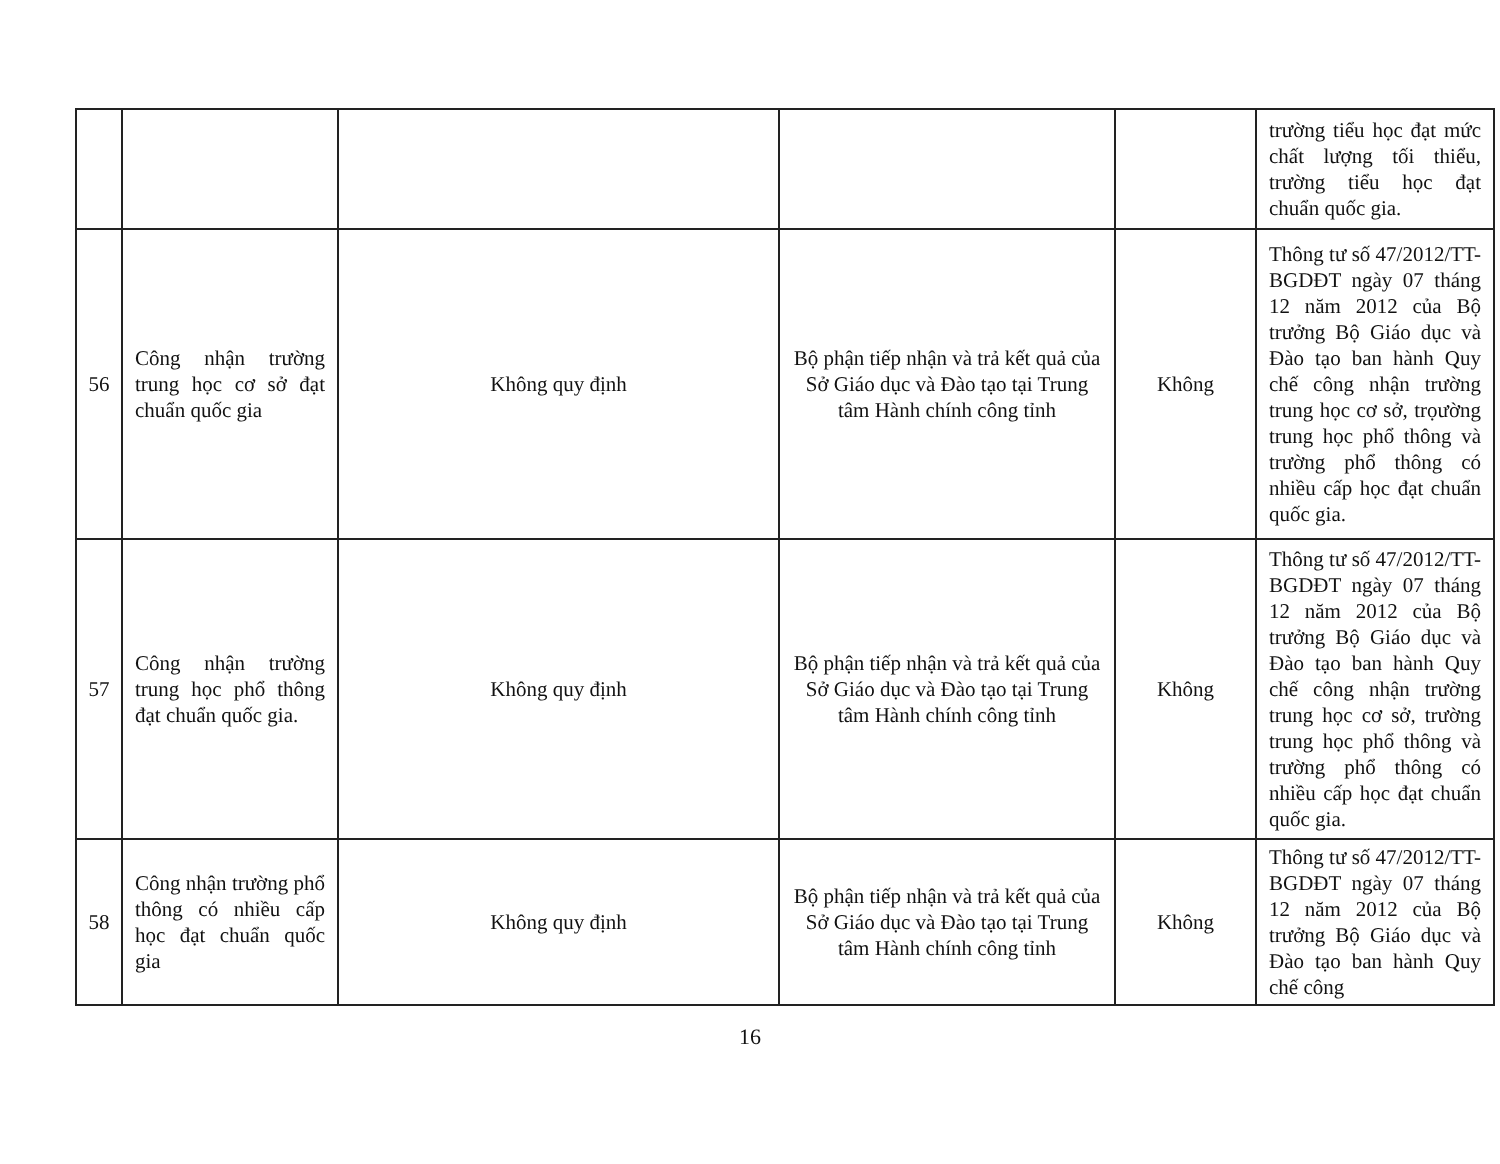| | | | | | trường tiểu học đạt mức chất lượng tối thiểu, trường tiểu học đạt chuẩn quốc gia. |
| 56 | Công nhận trường trung học cơ sở đạt chuẩn quốc gia | Không quy định | Bộ phận tiếp nhận và trả kết quả của Sở Giáo dục và Đào tạo tại Trung tâm Hành chính công tỉnh | Không | Thông tư số 47/2012/TT-BGDĐT ngày 07 tháng 12 năm 2012 của Bộ trưởng Bộ Giáo dục và Đào tạo ban hành Quy chế công nhận trường trung học cơ sở, trọường trung học phổ thông và trường phổ thông có nhiều cấp học đạt chuẩn quốc gia. |
| 57 | Công nhận trường trung học phổ thông đạt chuẩn quốc gia. | Không quy định | Bộ phận tiếp nhận và trả kết quả của Sở Giáo dục và Đào tạo tại Trung tâm Hành chính công tỉnh | Không | Thông tư số 47/2012/TT-BGDĐT ngày 07 tháng 12 năm 2012 của Bộ trưởng Bộ Giáo dục và Đào tạo ban hành Quy chế công nhận trường trung học cơ sở, trường trung học phổ thông và trường phổ thông có nhiều cấp học đạt chuẩn quốc gia. |
| 58 | Công nhận trường phổ thông có nhiều cấp học đạt chuẩn quốc gia | Không quy định | Bộ phận tiếp nhận và trả kết quả của Sở Giáo dục và Đào tạo tại Trung tâm Hành chính công tỉnh | Không | Thông tư số 47/2012/TT-BGDĐT ngày 07 tháng 12 năm 2012 của Bộ trưởng Bộ Giáo dục và Đào tạo ban hành Quy chế công |
16